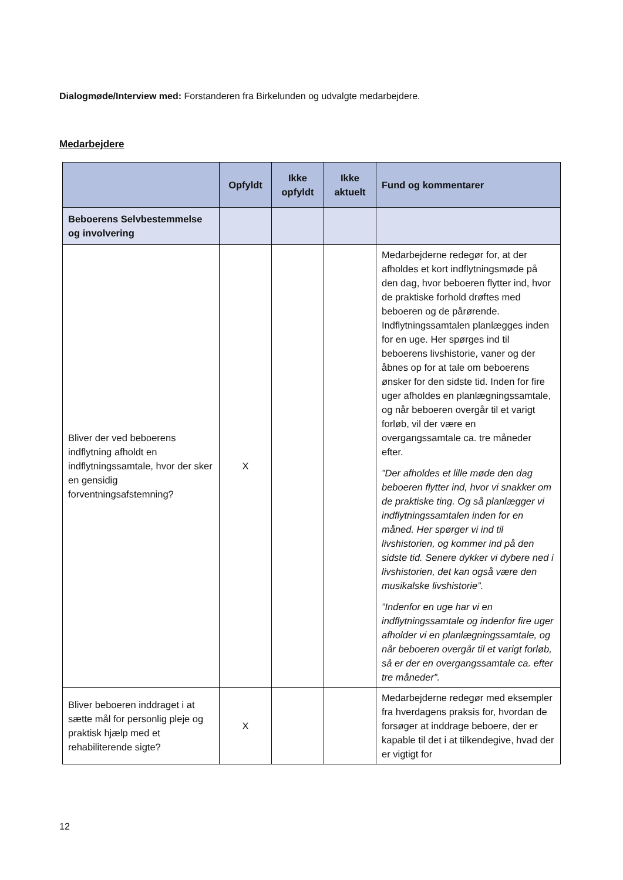Dialogmøde/Interview med: Forstanderen fra Birkelunden og udvalgte medarbejdere.
Medarbejdere
| | Opfyldt | Ikke opfyldt | Ikke aktuelt | Fund og kommentarer |
| --- | --- | --- | --- | --- |
| Beboerens Selvbestemmelse og involvering | | | | |
| Bliver der ved beboerens indflytning afholdt en indflytningssamtale, hvor der sker en gensidig forventningsafstemning? | X | | | Medarbejderne redegør for, at der afholdes et kort indflytningsmøde på den dag, hvor beboeren flytter ind, hvor de praktiske forhold drøftes med beboeren og de pårørende. Indflytningssamtalen planlægges inden for en uge. Her spørges ind til beboerens livshistorie, vaner og der åbnes op for at tale om beboerens ønsker for den sidste tid. Inden for fire uger afholdes en planlægningssamtale, og når beboeren overgår til et varigt forløb, vil der være en overgangssamtale ca. tre måneder efter. ”Der afholdes et lille møde den dag beboeren flytter ind, hvor vi snakker om de praktiske ting. Og så planlægger vi indflytningssamtalen inden for en måned. Her spørger vi ind til livshistorien, og kommer ind på den sidste tid. Senere dykker vi dybere ned i livshistorien, det kan også være den musikalske livshistorie”. ”Indenfor en uge har vi en indflytningssamtale og indenfor fire uger afholder vi en planlægningssamtale, og når beboeren overgår til et varigt forløb, så er der en overgangssamtale ca. efter tre måneder”. |
| Bliver beboeren inddraget i at sætte mål for personlig pleje og praktisk hjælp med et rehabiliterende sigte? | X | | | Medarbejderne redegør med eksempler fra hverdagens praksis for, hvordan de forsøger at inddrage beboere, der er kapable til det i at tilkendegive, hvad der er vigtigt for |
12